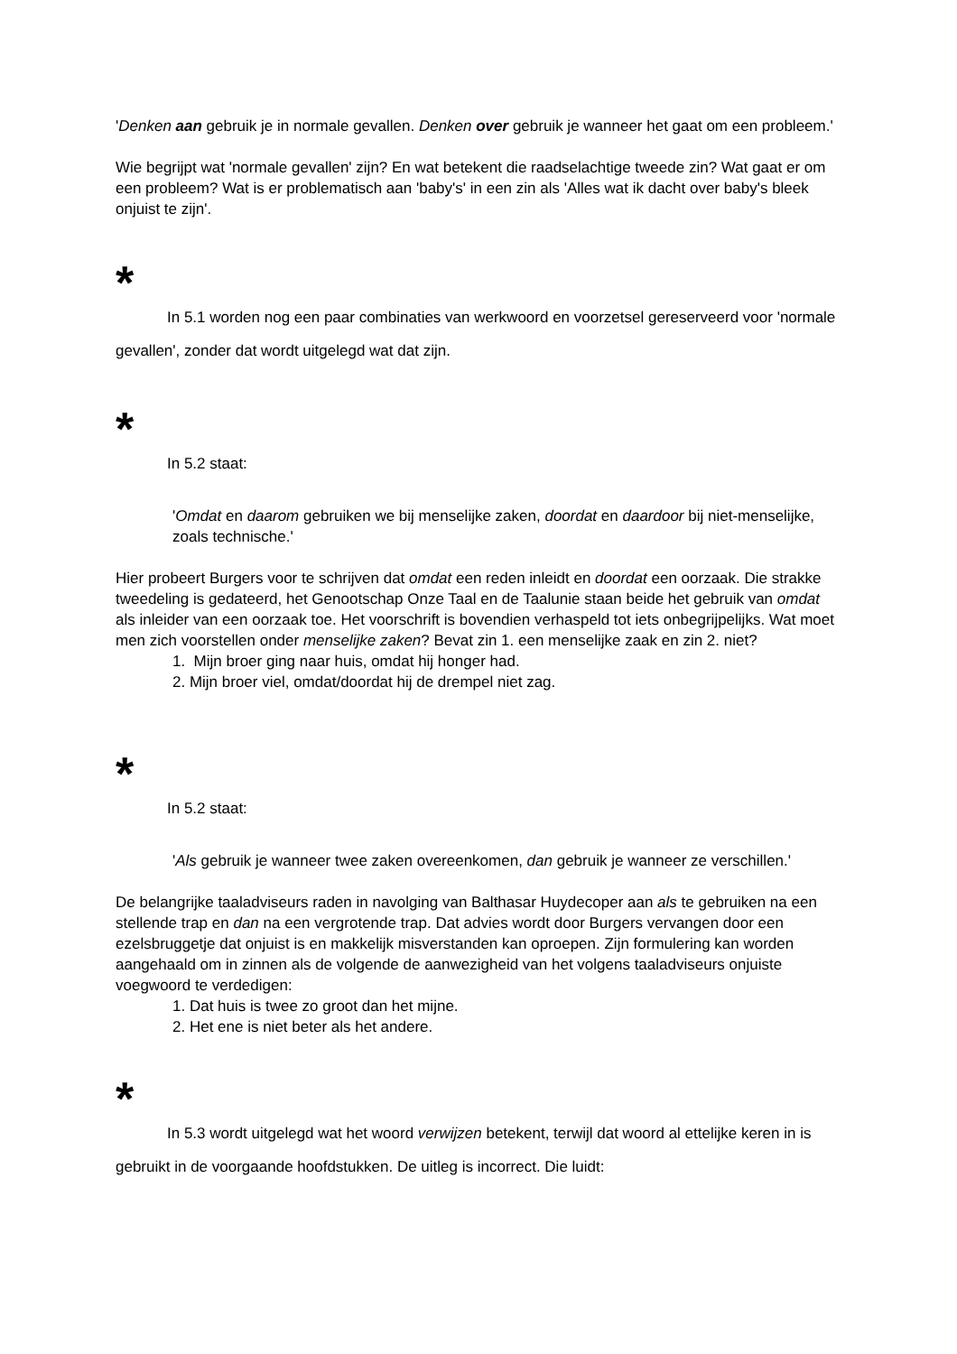'Denken aan gebruik je in normale gevallen. Denken over gebruik je wanneer het gaat om een probleem.'
Wie begrijpt wat 'normale gevallen' zijn? En wat betekent die raadselachtige tweede zin? Wat gaat er om een probleem? Wat is er problematisch aan 'baby's' in een zin als 'Alles wat ik dacht over baby's bleek onjuist te zijn'.
*
In 5.1 worden nog een paar combinaties van werkwoord en voorzetsel gereserveerd voor 'normale gevallen', zonder dat wordt uitgelegd wat dat zijn.
*
In 5.2 staat:
'Omdat en daarom gebruiken we bij menselijke zaken, doordat en daardoor bij niet-menselijke, zoals technische.'
Hier probeert Burgers voor te schrijven dat omdat een reden inleidt en doordat een oorzaak. Die strakke tweedeling is gedateerd, het Genootschap Onze Taal en de Taalunie staan beide het gebruik van omdat als inleider van een oorzaak toe. Het voorschrift is bovendien verhaspeld tot iets onbegrijpelijks. Wat moet men zich voorstellen onder menselijke zaken? Bevat zin 1. een menselijke zaak en zin 2. niet?
1. Mijn broer ging naar huis, omdat hij honger had.
2. Mijn broer viel, omdat/doordat hij de drempel niet zag.
*
In 5.2 staat:
'Als gebruik je wanneer twee zaken overeenkomen, dan gebruik je wanneer ze verschillen.'
De belangrijke taaladviseurs raden in navolging van Balthasar Huydecoper aan als te gebruiken na een stellende trap en dan na een vergrotende trap. Dat advies wordt door Burgers vervangen door een ezelsbruggetje dat onjuist is en makkelijk misverstanden kan oproepen. Zijn formulering kan worden aangehaald om in zinnen als de volgende de aanwezigheid van het volgens taaladviseurs onjuiste voegwoord te verdedigen:
1. Dat huis is twee zo groot dan het mijne.
2. Het ene is niet beter als het andere.
*
In 5.3 wordt uitgelegd wat het woord verwijzen betekent, terwijl dat woord al ettelijke keren in is gebruikt in de voorgaande hoofdstukken. De uitleg is incorrect. Die luidt: